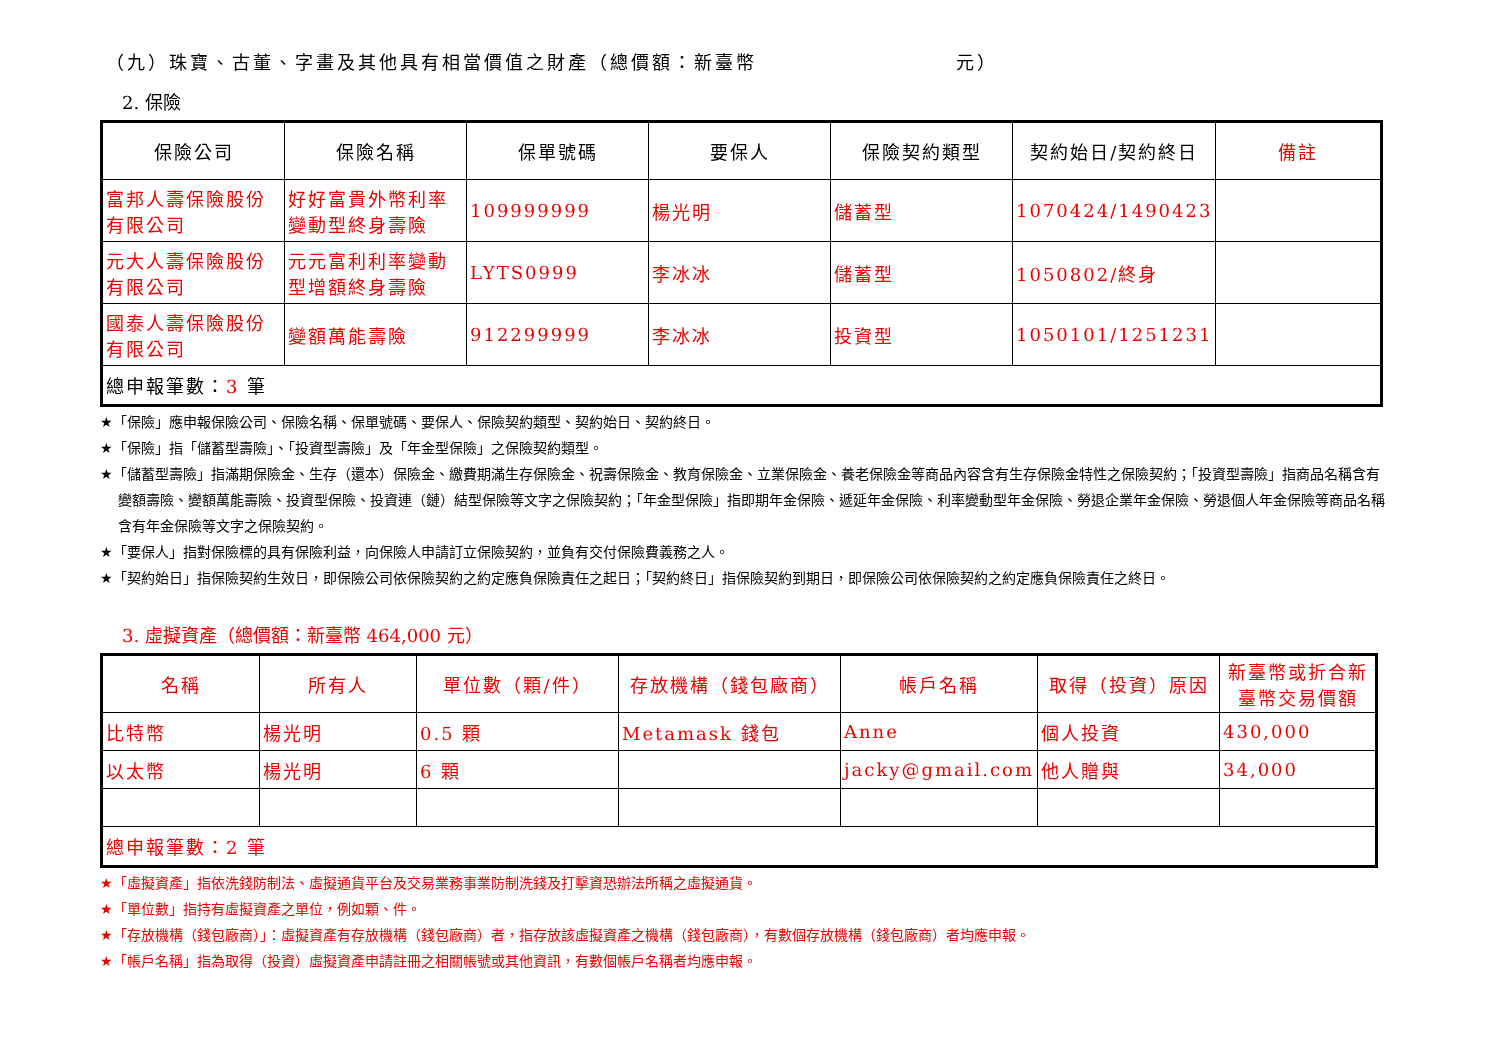（九）珠寶、古董、字畫及其他具有相當價值之財產（總價額：新臺幣 元）
2. 保險
| 保險公司 | 保險名稱 | 保單號碼 | 要保人 | 保險契約類型 | 契約始日/契約終日 | 備註 |
| --- | --- | --- | --- | --- | --- | --- |
| 富邦人壽保險股份有限公司 | 好好富貴外幣利率變動型終身壽險 | 109999999 | 楊光明 | 儲蓄型 | 1070424/1490423 | |
| 元大人壽保險股份有限公司 | 元元富利利率變動型增額終身壽險 | LYTS0999 | 李冰冰 | 儲蓄型 | 1050802/終身 | |
| 國泰人壽保險股份有限公司 | 變額萬能壽險 | 912299999 | 李冰冰 | 投資型 | 1050101/1251231 | |
| 總申報筆數： 3 筆 | | | | | | |
★「保險」應申報保險公司、保險名稱、保單號碼、要保人、保險契約類型、契約始日、契約終日。
★「保險」指「儲蓄型壽險」、「投資型壽險」及「年金型保險」之保險契約類型。
★「儲蓄型壽險」指滿期保險金、生存（還本）保險金、繳費期滿生存保險金、祝壽保險金、教育保險金、立業保險金、養老保險金等商品內容含有生存保險金特性之保險契約；「投資型壽險」指商品名稱含有變額壽險、變額萬能壽險、投資型保險、投資連（鏈）結型保險等文字之保險契約；「年金型保險」指即期年金保險、遞延年金保險、利率變動型年金保險、勞退企業年金保險、勞退個人年金保險等商品名稱含有年金保險等文字之保險契約。
★「要保人」指對保險標的具有保險利益，向保險人申請訂立保險契約，並負有交付保險費義務之人。
★「契約始日」指保險契約生效日，即保險公司依保險契約之約定應負保險責任之起日；「契約終日」指保險契約到期日，即保險公司依保險契約之約定應負保險責任之終日。
3. 虛擬資產（總價額：新臺幣 464,000 元）
| 名稱 | 所有人 | 單位數（顆/件） | 存放機構（錢包廠商） | 帳戶名稱 | 取得（投資）原因 | 新臺幣或折合新臺幣交易價額 |
| --- | --- | --- | --- | --- | --- | --- |
| 比特幣 | 楊光明 | 0.5 顆 | Metamask 錢包 | Anne | 個人投資 | 430,000 |
| 以太幣 | 楊光明 | 6 顆 | | jacky@gmail.com | 他人贈與 | 34,000 |
| 總申報筆數：2 筆 | | | | | | |
★「虛擬資產」指依洗錢防制法、虛擬通貨平台及交易業務事業防制洗錢及打擊資恐辦法所稱之虛擬通貨。
★「單位數」指持有虛擬資產之單位，例如顆、件。
★「存放機構（錢包廠商）」：虛擬資產有存放機構（錢包廠商）者，指存放該虛擬資產之機構（錢包廠商），有數個存放機構（錢包廠商）者均應申報。
★「帳戶名稱」指為取得（投資）虛擬資產申請註冊之相關帳號或其他資訊，有數個帳戶名稱者均應申報。